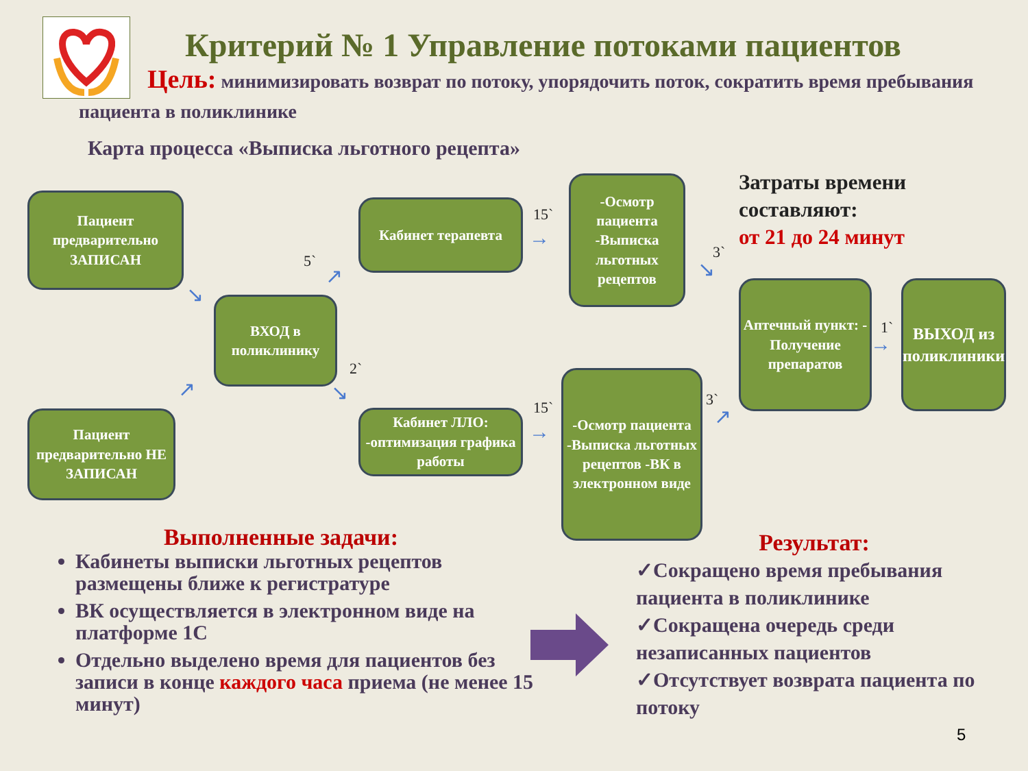Критерий № 1 Управление потоками пациентов
Цель: минимизировать возврат по потоку, упорядочить поток, сократить время пребывания пациента в поликлинике
Карта процесса «Выписка льготного рецепта»
Пациент предварительно ЗАПИСАН
Пациент предварительно НЕ ЗАПИСАН
ВХОД в поликлинику
Кабинет терапевта
Кабинет ЛЛО: -оптимизация графика работы
-Осмотр пациента -Выписка льготных рецептов
-Осмотр пациента -Выписка льготных рецептов -ВК в электронном виде
Аптечный пункт: - Получение препаратов
ВЫХОД из поликлиники
5`
2`
15`
15`
3`
3`
1`
↘
↗
↗
↘
→
→
↘
↗
→
Затраты времени
составляют:
от 21 до 24 минут
Выполненные задачи:
Кабинеты выписки льготных рецептов размещены ближе к регистратуре
ВК осуществляется в электронном виде на платформе 1С
Отдельно выделено время для пациентов без записи в конце каждого часа приема (не менее 15 минут)
Результат:
✓Сокращено время пребывания пациента в поликлинике
✓Сокращена очередь среди незаписанных пациентов
✓Отсутствует возврата пациента по потоку
5